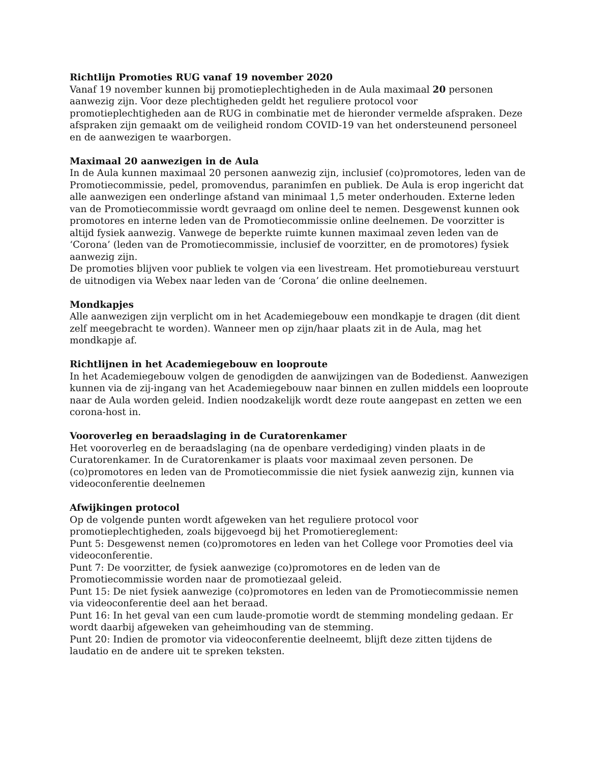Richtlijn Promoties RUG vanaf 19 november 2020
Vanaf 19 november kunnen bij promotieplechtigheden in de Aula maximaal 20 personen aanwezig zijn. Voor deze plechtigheden geldt het reguliere protocol voor promotieplechtigheden aan de RUG in combinatie met de hieronder vermelde afspraken. Deze afspraken zijn gemaakt om de veiligheid rondom COVID-19 van het ondersteunend personeel en de aanwezigen te waarborgen.
Maximaal 20 aanwezigen in de Aula
In de Aula kunnen maximaal 20 personen aanwezig zijn, inclusief (co)promotores, leden van de Promotiecommissie, pedel, promovendus, paranimfen en publiek. De Aula is erop ingericht dat alle aanwezigen een onderlinge afstand van minimaal 1,5 meter onderhouden. Externe leden van de Promotiecommissie wordt gevraagd om online deel te nemen. Desgewenst kunnen ook promotores en interne leden van de Promotiecommissie online deelnemen. De voorzitter is altijd fysiek aanwezig. Vanwege de beperkte ruimte kunnen maximaal zeven leden van de ‘Corona’ (leden van de Promotiecommissie, inclusief de voorzitter, en de promotores) fysiek aanwezig zijn.
De promoties blijven voor publiek te volgen via een livestream. Het promotiebureau verstuurt de uitnodigen via Webex naar leden van de ‘Corona’ die online deelnemen.
Mondkapjes
Alle aanwezigen zijn verplicht om in het Academiegebouw een mondkapje te dragen (dit dient zelf meegebracht te worden). Wanneer men op zijn/haar plaats zit in de Aula, mag het mondkapje af.
Richtlijnen in het Academiegebouw en looproute
In het Academiegebouw volgen de genodigden de aanwijzingen van de Bodedienst. Aanwezigen kunnen via de zij-ingang van het Academiegebouw naar binnen en zullen middels een looproute naar de Aula worden geleid. Indien noodzakelijk wordt deze route aangepast en zetten we een corona-host in.
Vooroverleg en beraadslaging in de Curatorenkamer
Het vooroverleg en de beraadslaging (na de openbare verdediging) vinden plaats in de Curatorenkamer. In de Curatorenkamer is plaats voor maximaal zeven personen. De (co)promotores en leden van de Promotiecommissie die niet fysiek aanwezig zijn, kunnen via videoconferentie deelnemen
Afwijkingen protocol
Op de volgende punten wordt afgeweken van het reguliere protocol voor promotieplechtigheden, zoals bijgevoegd bij het Promotiereglement:
Punt 5: Desgewenst nemen (co)promotores en leden van het College voor Promoties deel via videoconferentie.
Punt 7: De voorzitter, de fysiek aanwezige (co)promotores en de leden van de Promotiecommissie worden naar de promotiezaal geleid.
Punt 15: De niet fysiek aanwezige (co)promotores en leden van de Promotiecommissie nemen via videoconferentie deel aan het beraad.
Punt 16: In het geval van een cum laude-promotie wordt de stemming mondeling gedaan. Er wordt daarbij afgeweken van geheimhouding van de stemming.
Punt 20: Indien de promotor via videoconferentie deelneemt, blijft deze zitten tijdens de laudatio en de andere uit te spreken teksten.